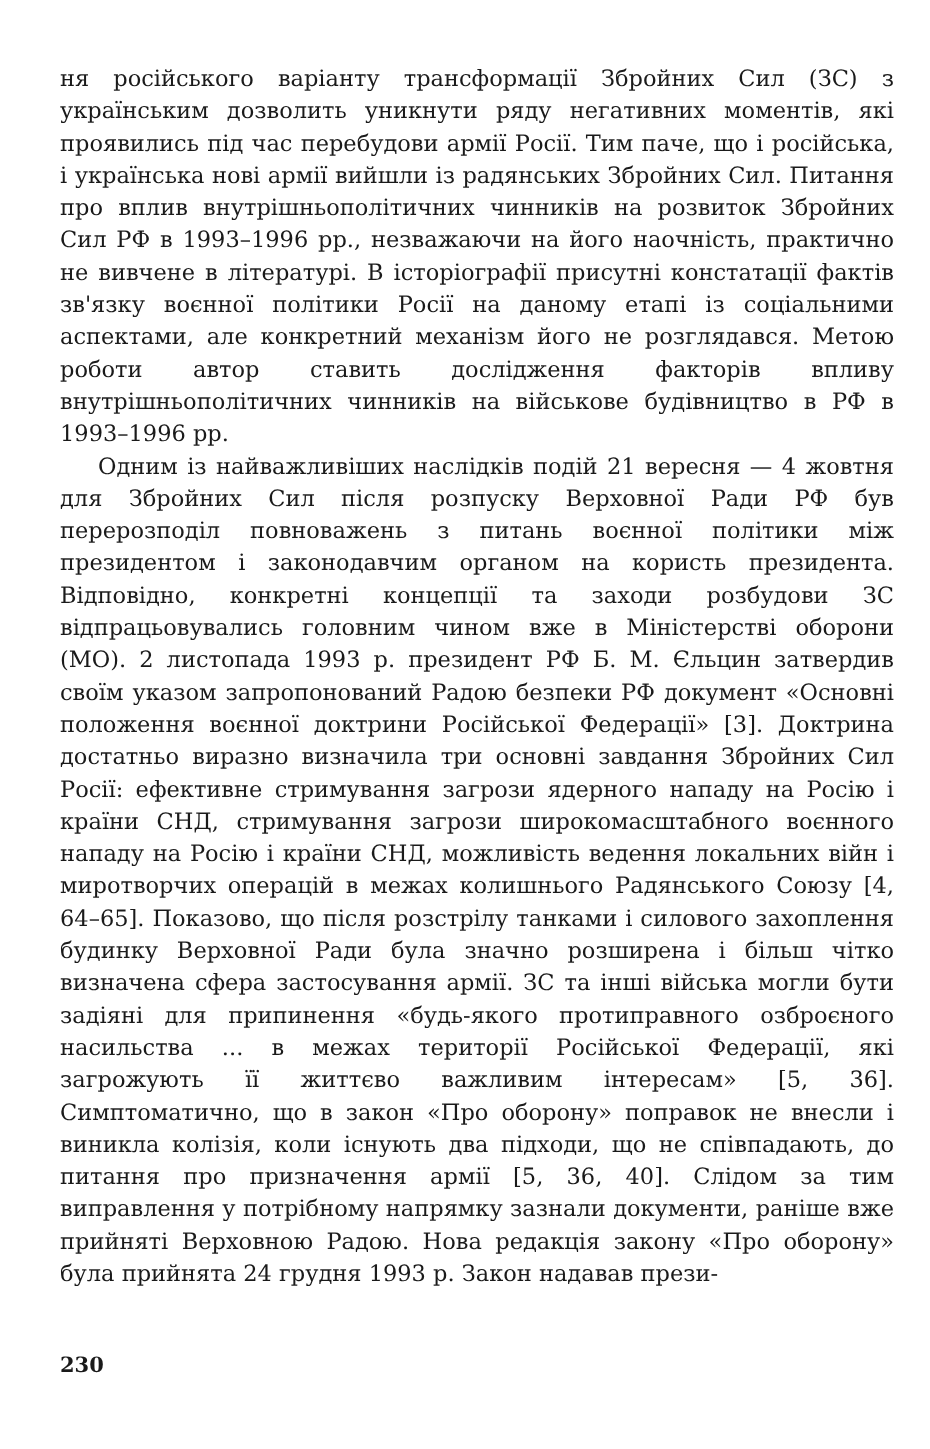ня російського варіанту трансформації Збройних Сил (ЗС) з українським дозволить уникнути ряду негативних моментів, які проявились під час перебудови армії Росії. Тим паче, що і російська, і українська нові армії вийшли із радянських Збройних Сил. Питання про вплив внутрішньополітичних чинників на розвиток Збройних Сил РФ в 1993–1996 рр., незважаючи на його наочність, практично не вивчене в літературі. В історіографії присутні констатації фактів зв'язку воєнної політики Росії на даному етапі із соціальними аспектами, але конкретний механізм його не розглядався. Метою роботи автор ставить дослідження факторів впливу внутрішньополітичних чинників на військове будівництво в РФ в 1993–1996 рр.
Одним із найважливіших наслідків подій 21 вересня — 4 жовтня для Збройних Сил після розпуску Верховної Ради РФ був перерозподіл повноважень з питань воєнної політики між президентом і законодавчим органом на користь президента. Відповідно, конкретні концепції та заходи розбудови ЗС відпрацьовувались головним чином вже в Міністерстві оборони (МО). 2 листопада 1993 р. президент РФ Б. М. Єльцин затвердив своїм указом запропонований Радою безпеки РФ документ «Основні положення воєнної доктрини Російської Федерації» [3]. Доктрина достатньо виразно визначила три основні завдання Збройних Сил Росії: ефективне стримування загрози ядерного нападу на Росію і країни СНД, стримування загрози широкомасштабного воєнного нападу на Росію і країни СНД, можливість ведення локальних війн і миротворчих операцій в межах колишнього Радянського Союзу [4, 64–65]. Показово, що після розстрілу танками і силового захоплення будинку Верховної Ради була значно розширена і більш чітко визначена сфера застосування армії. ЗС та інші війська могли бути задіяні для припинення «будь-якого протиправного озброєного насильства ... в межах території Російської Федерації, які загрожують її життєво важливим інтересам» [5, 36]. Симптоматично, що в закон «Про оборону» поправок не внесли і виникла колізія, коли існують два підходи, що не співпадають, до питання про призначення армії [5, 36, 40]. Слідом за тим виправлення у потрібному напрямку зазнали документи, раніше вже прийняті Верховною Радою. Нова редакція закону «Про оборону» була прийнята 24 грудня 1993 р. Закон надавав прези-
230